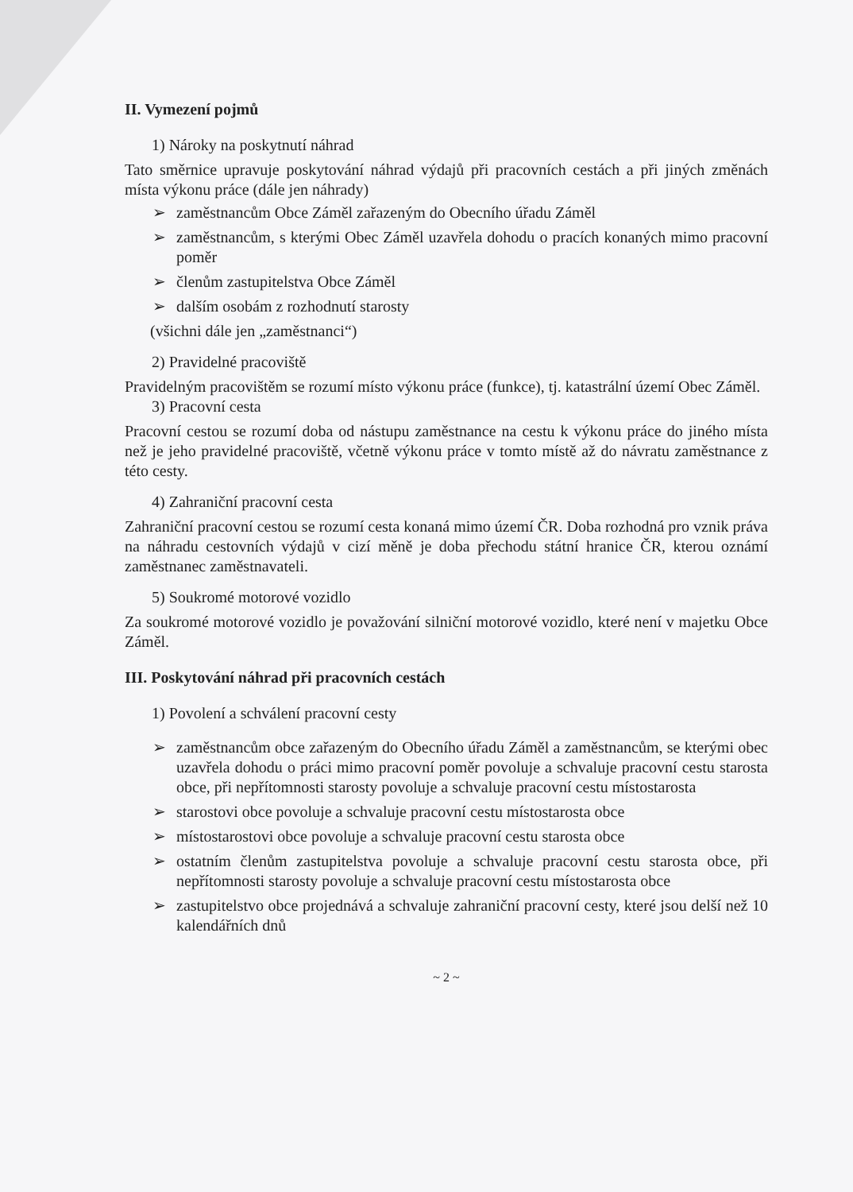II. Vymezení pojmů
1) Nároky na poskytnutí náhrad
Tato směrnice upravuje poskytování náhrad výdajů při pracovních cestách a při jiných změnách místa výkonu práce (dále jen náhrady)
➢ zaměstnancům Obce Záměl zařazeným do Obecního úřadu Záměl
➢ zaměstnancům, s kterými Obec Záměl uzavřela dohodu o pracích konaných mimo pracovní poměr
➢ členům zastupitelstva Obce Záměl
➢ dalším osobám z rozhodnutí starosty
(všichni dále jen „zaměstnanci“)
2) Pravidelné pracoviště
Pravidelným pracovištěm se rozumí místo výkonu práce (funkce), tj. katastrální území Obec Záměl.
3) Pracovní cesta
Pracovní cestou se rozumí doba od nástupu zaměstnance na cestu k výkonu práce do jiného místa než je jeho pravidelné pracoviště, včetně výkonu práce v tomto místě až do návratu zaměstnance z této cesty.
4) Zahraniční pracovní cesta
Zahraniční pracovní cestou se rozumí cesta konaná mimo území ČR. Doba rozhodná pro vznik práva na náhradu cestovních výdajů v cizí měně je doba přechodu státní hranice ČR, kterou oznámí zaměstnanec zaměstnavateli.
5) Soukromé motorové vozidlo
Za soukromé motorové vozidlo je považování silniční motorové vozidlo, které není v majetku Obce Záměl.
III. Poskytování náhrad při pracovních cestách
1) Povolení a schválení pracovní cesty
➢ zaměstnancům obce zařazeným do Obecního úřadu Záměl a zaměstnancům, se kterými obec uzavřela dohodu o práci mimo pracovní poměr povoluje a schvaluje pracovní cestu starosta obce, při nepřítomnosti starosty povoluje a schvaluje pracovní cestu místostarosta
➢ starostovi obce povoluje a schvaluje pracovní cestu místostarosta obce
➢ místostarostovi obce povoluje a schvaluje pracovní cestu starosta obce
➢ ostatním členům zastupitelstva povoluje a schvaluje pracovní cestu starosta obce, při nepřítomnosti starosty povoluje a schvaluje pracovní cestu místostarosta obce
➢ zastupitelstvo obce projednává a schvaluje zahraniční pracovní cesty, které jsou delší než 10 kalendářních dnů
~ 2 ~